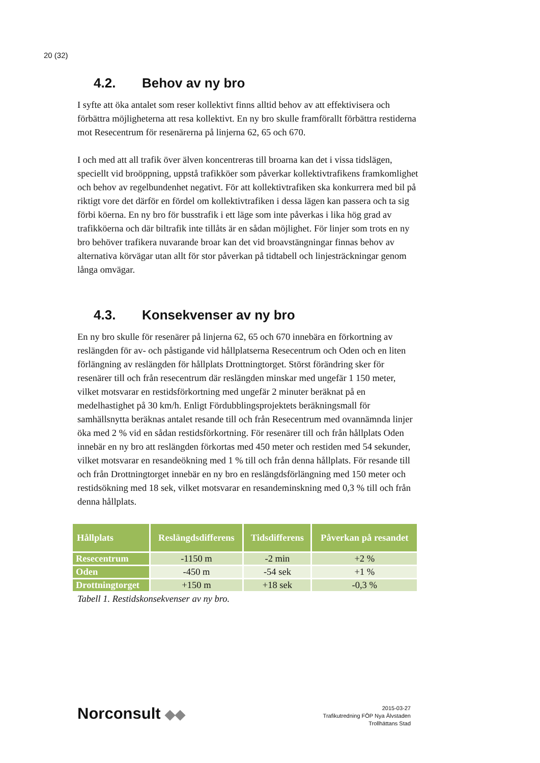20 (32)
4.2. Behov av ny bro
I syfte att öka antalet som reser kollektivt finns alltid behov av att effektivisera och förbättra möjligheterna att resa kollektivt. En ny bro skulle framförallt förbättra restiderna mot Resecentrum för resenärerna på linjerna 62, 65 och 670.
I och med att all trafik över älven koncentreras till broarna kan det i vissa tidslägen, speciellt vid broöppning, uppstå trafikköer som påverkar kollektivtrafikens framkomlighet och behov av regelbundenhet negativt. För att kollektivtrafiken ska konkurrera med bil på riktigt vore det därför en fördel om kollektivtrafiken i dessa lägen kan passera och ta sig förbi köerna. En ny bro för busstrafik i ett läge som inte påverkas i lika hög grad av trafikköerna och där biltrafik inte tillåts är en sådan möjlighet. För linjer som trots en ny bro behöver trafikera nuvarande broar kan det vid broavstängningar finnas behov av alternativa körvägar utan allt för stor påverkan på tidtabell och linjesträckningar genom långa omvägar.
4.3. Konsekvenser av ny bro
En ny bro skulle för resenärer på linjerna 62, 65 och 670 innebära en förkortning av reslängden för av- och påstigande vid hållplatserna Resecentrum och Oden och en liten förlängning av reslängden för hållplats Drottningtorget. Störst förändring sker för resenärer till och från resecentrum där reslängden minskar med ungefär 1 150 meter, vilket motsvarar en restidsförkortning med ungefär 2 minuter beräknat på en medelhastighet på 30 km/h. Enligt Fördubblingsprojektets beräkningsmall för samhällsnytta beräknas antalet resande till och från Resecentrum med ovannämnda linjer öka med 2 % vid en sådan restidsförkortning. För resenärer till och från hållplats Oden innebär en ny bro att reslängden förkortas med 450 meter och restiden med 54 sekunder, vilket motsvarar en resandeökning med 1 % till och från denna hållplats. För resande till och från Drottningtorget innebär en ny bro en reslängdsförlängning med 150 meter och restidsökning med 18 sek, vilket motsvarar en resandeminskning med 0,3 % till och från denna hållplats.
| Hållplats | Reslängdsdifferens | Tidsdifferens | Påverkan på resandet |
| --- | --- | --- | --- |
| Resecentrum | -1150 m | -2 min | +2 % |
| Oden | -450 m | -54 sek | +1 % |
| Drottningtorget | +150 m | +18 sek | -0,3 % |
Tabell 1. Restidskonsekvenser av ny bro.
Norconsult ◆◆
2015-03-27
Trafikutredning FÖP Nya Älvstaden
Trollhättans Stad